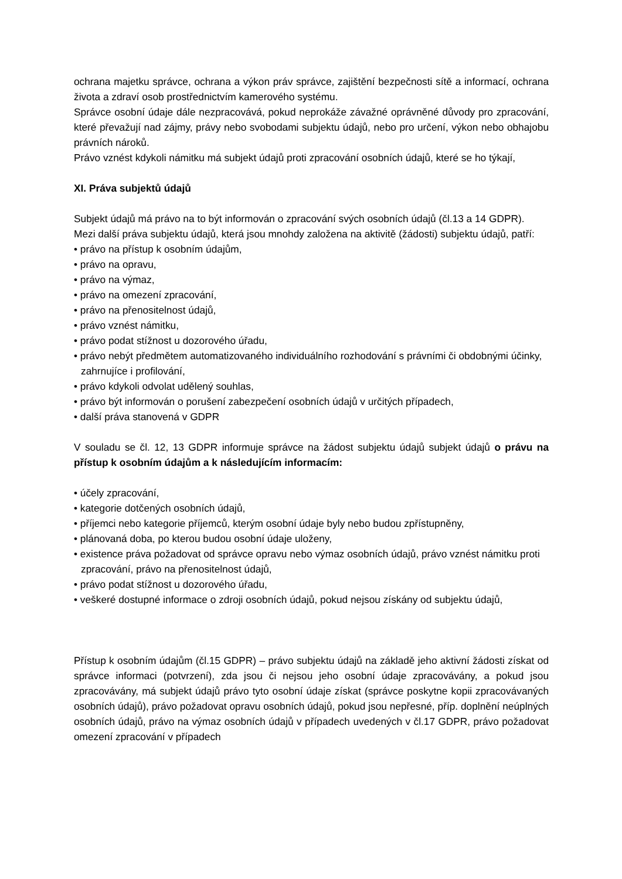ochrana majetku správce, ochrana a výkon práv správce, zajištění bezpečnosti sítě a informací, ochrana života a zdraví osob prostřednictvím kamerového systému.
Správce osobní údaje dále nezpracovává, pokud neprokáže závažné oprávněné důvody pro zpracování, které převažují nad zájmy, právy nebo svobodami subjektu údajů, nebo pro určení, výkon nebo obhajobu právních nároků.
Právo vznést kdykoli námitku má subjekt údajů proti zpracování osobních údajů, které se ho týkají,
XI. Práva subjektů údajů
Subjekt údajů má právo na to být informován o zpracování svých osobních údajů (čl.13 a 14 GDPR).
Mezi další práva subjektu údajů, která jsou mnohdy založena na aktivitě (žádosti) subjektu údajů, patří:
• právo na přístup k osobním údajům,
• právo na opravu,
• právo na výmaz,
• právo na omezení zpracování,
• právo na přenositelnost údajů,
• právo vznést námitku,
• právo podat stížnost u dozorového úřadu,
• právo nebýt předmětem automatizovaného individuálního rozhodování s právními či obdobnými účinky, zahrnujíce i profilování,
• právo kdykoli odvolat udělený souhlas,
• právo být informován o porušení zabezpečení osobních údajů v určitých případech,
• další práva stanovená v GDPR
V souladu se čl. 12, 13 GDPR informuje správce na žádost subjektu údajů subjekt údajů o právu na přístup k osobním údajům a k následujícím informacím:
• účely zpracování,
• kategorie dotčených osobních údajů,
• příjemci nebo kategorie příjemců, kterým osobní údaje byly nebo budou zpřístupněny,
• plánovaná doba, po kterou budou osobní údaje uloženy,
• existence práva požadovat od správce opravu nebo výmaz osobních údajů, právo vznést námitku proti zpracování, právo na přenositelnost údajů,
• právo podat stížnost u dozorového úřadu,
• veškeré dostupné informace o zdroji osobních údajů, pokud nejsou získány od subjektu údajů,
Přístup k osobním údajům (čl.15 GDPR) – právo subjektu údajů na základě jeho aktivní žádosti získat od správce informaci (potvrzení), zda jsou či nejsou jeho osobní údaje zpracovávány, a pokud jsou zpracovávány, má subjekt údajů právo tyto osobní údaje získat (správce poskytne kopii zpracovávaných osobních údajů), právo požadovat opravu osobních údajů, pokud jsou nepřesné, příp. doplnění neúplných osobních údajů, právo na výmaz osobních údajů v případech uvedených v čl.17 GDPR, právo požadovat omezení zpracování v případech